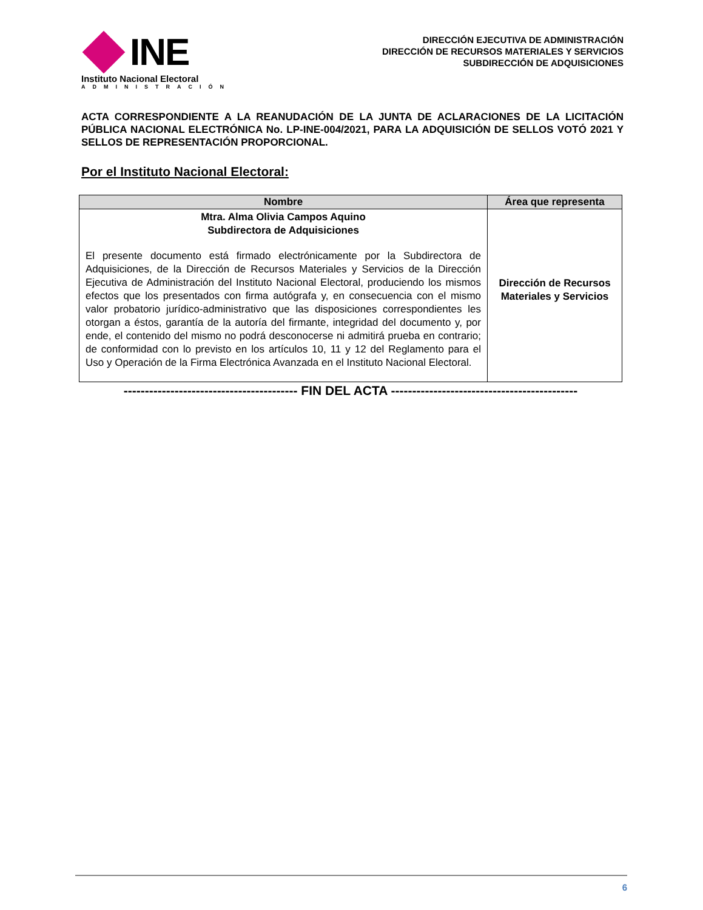INE
Instituto Nacional Electoral
ADMINISTRACIÓN
DIRECCIÓN EJECUTIVA DE ADMINISTRACIÓN
DIRECCIÓN DE RECURSOS MATERIALES Y SERVICIOS
SUBDIRECCIÓN DE ADQUISICIONES
ACTA CORRESPONDIENTE A LA REANUDACIÓN DE LA JUNTA DE ACLARACIONES DE LA LICITACIÓN PÚBLICA NACIONAL ELECTRÓNICA No. LP-INE-004/2021, PARA LA ADQUISICIÓN DE SELLOS VOTÓ 2021 Y SELLOS DE REPRESENTACIÓN PROPORCIONAL.
Por el Instituto Nacional Electoral:
| Nombre | Área que representa |
| --- | --- |
| Mtra. Alma Olivia Campos Aquino Subdirectora de Adquisiciones El presente documento está firmado electrónicamente por la Subdirectora de Adquisiciones, de la Dirección de Recursos Materiales y Servicios de la Dirección Ejecutiva de Administración del Instituto Nacional Electoral, produciendo los mismos efectos que los presentados con firma autógrafa y, en consecuencia con el mismo valor probatorio jurídico-administrativo que las disposiciones correspondientes les otorgan a éstos, garantía de la autoría del firmante, integridad del documento y, por ende, el contenido del mismo no podrá desconocerse ni admitirá prueba en contrario; de conformidad con lo previsto en los artículos 10, 11 y 12 del Reglamento para el Uso y Operación de la Firma Electrónica Avanzada en el Instituto Nacional Electoral. | Dirección de Recursos Materiales y Servicios |
----------------------------------------- FIN DEL ACTA --------------------------------------------
6